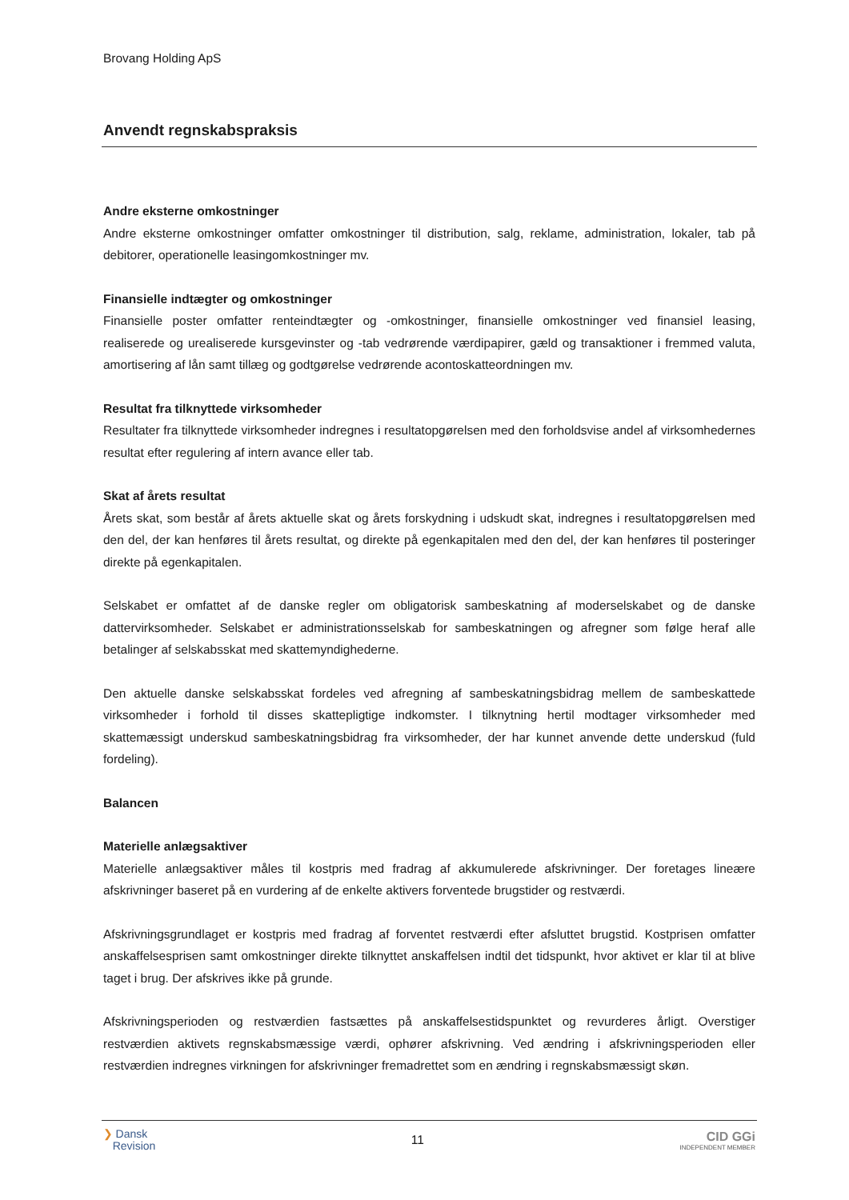Brovang Holding ApS
Anvendt regnskabspraksis
Andre eksterne omkostninger
Andre eksterne omkostninger omfatter omkostninger til distribution, salg, reklame, administration, lokaler, tab på debitorer, operationelle leasingomkostninger mv.
Finansielle indtægter og omkostninger
Finansielle poster omfatter renteindtægter og -omkostninger, finansielle omkostninger ved finansiel leasing, realiserede og urealiserede kursgevinster og -tab vedrørende værdipapirer, gæld og transaktioner i fremmed valuta, amortisering af lån samt tillæg og godtgørelse vedrørende acontoskatteordningen mv.
Resultat fra tilknyttede virksomheder
Resultater fra tilknyttede virksomheder indregnes i resultatopgørelsen med den forholdsvise andel af virksomhedernes resultat efter regulering af intern avance eller tab.
Skat af årets resultat
Årets skat, som består af årets aktuelle skat og årets forskydning i udskudt skat, indregnes i resultatopgørelsen med den del, der kan henføres til årets resultat, og direkte på egenkapitalen med den del, der kan henføres til posteringer direkte på egenkapitalen.
Selskabet er omfattet af de danske regler om obligatorisk sambeskatning af moderselskabet og de danske dattervirksomheder. Selskabet er administrationsselskab for sambeskatningen og afregner som følge heraf alle betalinger af selskabsskat med skattemyndighederne.
Den aktuelle danske selskabsskat fordeles ved afregning af sambeskatningsbidrag mellem de sambeskattede virksomheder i forhold til disses skattepligtige indkomster. I tilknytning hertil modtager virksomheder med skattemæssigt underskud sambeskatningsbidrag fra virksomheder, der har kunnet anvende dette underskud (fuld fordeling).
Balancen
Materielle anlægsaktiver
Materielle anlægsaktiver måles til kostpris med fradrag af akkumulerede afskrivninger. Der foretages lineære afskrivninger baseret på en vurdering af de enkelte aktivers forventede brugstider og restværdi.
Afskrivningsgrundlaget er kostpris med fradrag af forventet restværdi efter afsluttet brugstid. Kostprisen omfatter anskaffelsesprisen samt omkostninger direkte tilknyttet anskaffelsen indtil det tidspunkt, hvor aktivet er klar til at blive taget i brug. Der afskrives ikke på grunde.
Afskrivningsperioden og restværdien fastsættes på anskaffelsestidspunktet og revurderes årligt. Overstiger restværdien aktivets regnskabsmæssige værdi, ophører afskrivning. Ved ændring i afskrivningsperioden eller restværdien indregnes virkningen for afskrivninger fremadrettet som en ændring i regnskabsmæssigt skøn.
❯ Dansk
Revision
11
CID GGi
INDEPENDENT MEMBER